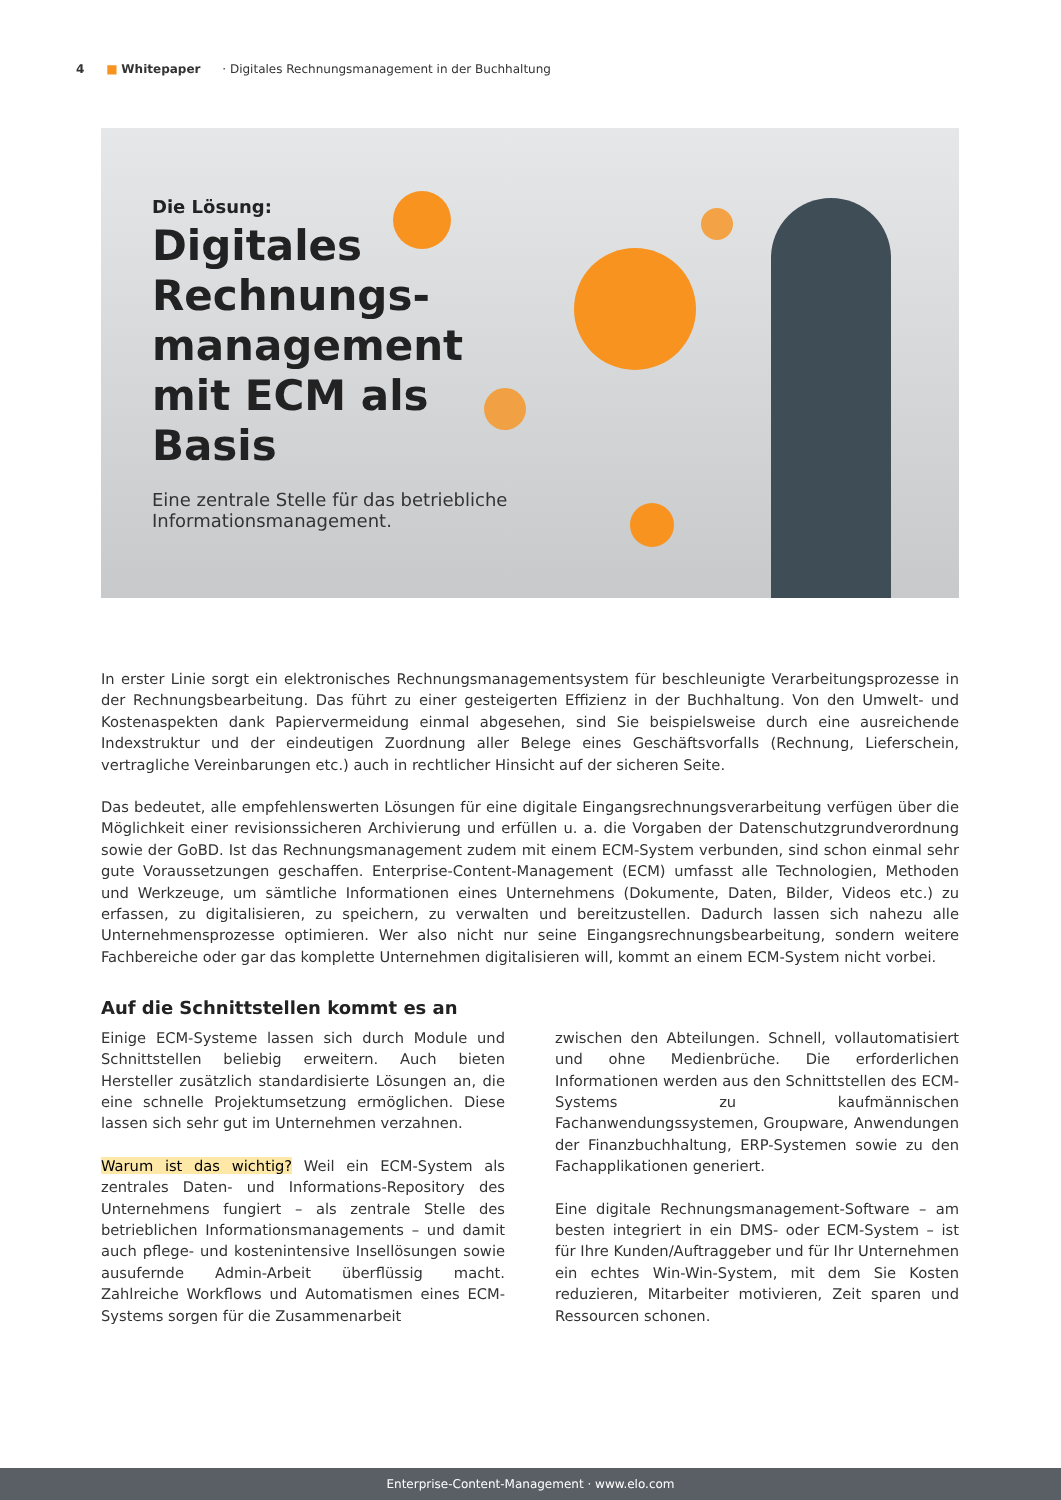4 ■ Whitepaper · Digitales Rechnungsmanagement in der Buchhaltung
Die Lösung:
Digitales Rechnungs-management mit ECM als Basis
Eine zentrale Stelle für das betriebliche Informationsmanagement.
In erster Linie sorgt ein elektronisches Rechnungsmanagementsystem für beschleunigte Verarbeitungsprozesse in der Rechnungsbearbeitung. Das führt zu einer gesteigerten Effizienz in der Buchhaltung. Von den Umwelt- und Kostenaspekten dank Papiervermeidung einmal abgesehen, sind Sie beispielsweise durch eine ausreichende Indexstruktur und der eindeutigen Zuordnung aller Belege eines Geschäftsvorfalls (Rechnung, Lieferschein, vertragliche Vereinbarungen etc.) auch in rechtlicher Hinsicht auf der sicheren Seite.
Das bedeutet, alle empfehlenswerten Lösungen für eine digitale Eingangsrechnungsverarbeitung verfügen über die Möglichkeit einer revisionssicheren Archivierung und erfüllen u. a. die Vorgaben der Datenschutzgrundverordnung sowie der GoBD. Ist das Rechnungsmanagement zudem mit einem ECM-System verbunden, sind schon einmal sehr gute Voraussetzungen geschaffen. Enterprise-Content-Management (ECM) umfasst alle Technologien, Methoden und Werkzeuge, um sämtliche Informationen eines Unternehmens (Dokumente, Daten, Bilder, Videos etc.) zu erfassen, zu digitalisieren, zu speichern, zu verwalten und bereitzustellen. Dadurch lassen sich nahezu alle Unternehmensprozesse optimieren. Wer also nicht nur seine Eingangsrechnungsbearbeitung, sondern weitere Fachbereiche oder gar das komplette Unternehmen digitalisieren will, kommt an einem ECM-System nicht vorbei.
Auf die Schnittstellen kommt es an
Einige ECM-Systeme lassen sich durch Module und Schnittstellen beliebig erweitern. Auch bieten Hersteller zusätzlich standardisierte Lösungen an, die eine schnelle Projektumsetzung ermöglichen. Diese lassen sich sehr gut im Unternehmen verzahnen.
Warum ist das wichtig? Weil ein ECM-System als zentrales Daten- und Informations-Repository des Unternehmens fungiert – als zentrale Stelle des betrieblichen Informationsmanagements – und damit auch pflege- und kostenintensive Insellösungen sowie ausufernde Admin-Arbeit überflüssig macht. Zahlreiche Workflows und Automatismen eines ECM-Systems sorgen für die Zusammenarbeit
zwischen den Abteilungen. Schnell, vollautomatisiert und ohne Medienbrüche. Die erforderlichen Informationen werden aus den Schnittstellen des ECM-Systems zu kaufmännischen Fachanwendungssystemen, Groupware, Anwendungen der Finanzbuchhaltung, ERP-Systemen sowie zu den Fachapplikationen generiert.
Eine digitale Rechnungsmanagement-Software – am besten integriert in ein DMS- oder ECM-System – ist für Ihre Kunden/Auftraggeber und für Ihr Unternehmen ein echtes Win-Win-System, mit dem Sie Kosten reduzieren, Mitarbeiter motivieren, Zeit sparen und Ressourcen schonen.
Enterprise-Content-Management · www.elo.com